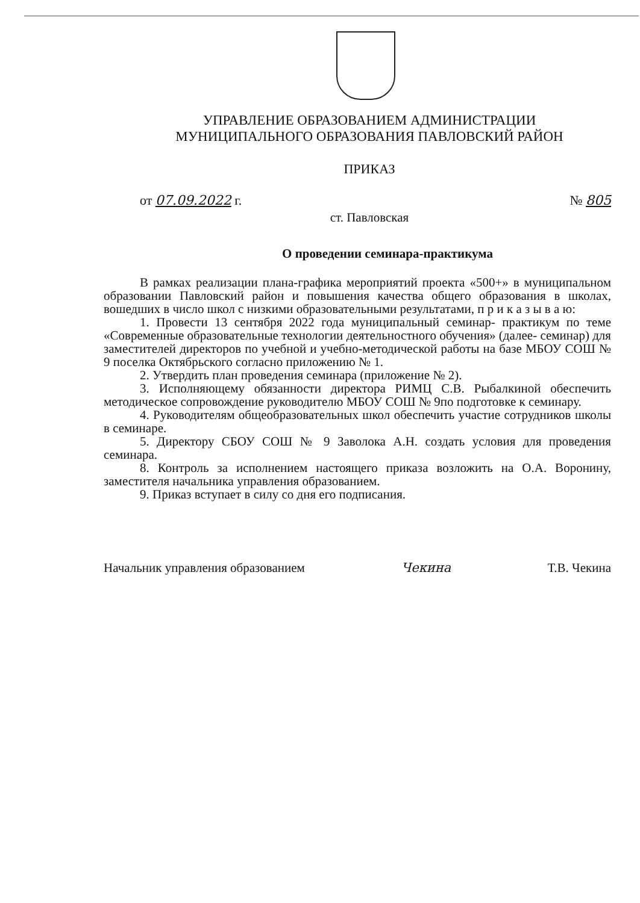УПРАВЛЕНИЕ ОБРАЗОВАНИЕМ АДМИНИСТРАЦИИ
МУНИЦИПАЛЬНОГО ОБРАЗОВАНИЯ ПАВЛОВСКИЙ РАЙОН
ПРИКАЗ
от 07.09.2022 г. № 805
ст. Павловская
О проведении семинара-практикума
В рамках реализации плана-графика мероприятий проекта «500+» в муниципальном образовании Павловский район и повышения качества общего образования в школах, вошедших в число школ с низкими образовательными результатами, п р и к а з ы в а ю:
1. Провести 13 сентября 2022 года муниципальный семинар- практикум по теме «Современные образовательные технологии деятельностного обучения» (далее- семинар) для заместителей директоров по учебной и учебно-методической работы на базе МБОУ СОШ № 9 поселка Октябрьского согласно приложению № 1.
2. Утвердить план проведения семинара (приложение № 2).
3. Исполняющему обязанности директора РИМЦ С.В. Рыбалкиной обеспечить методическое сопровождение руководителю МБОУ СОШ № 9по подготовке к семинару.
4. Руководителям общеобразовательных школ обеспечить участие сотрудников школы в семинаре.
5. Директору СБОУ СОШ № 9 Заволока А.Н. создать условия для проведения семинара.
8. Контроль за исполнением настоящего приказа возложить на О.А. Воронину, заместителя начальника управления образованием.
9. Приказ вступает в силу со дня его подписания.
Начальник управления образованием Чекина Т.В. Чекина